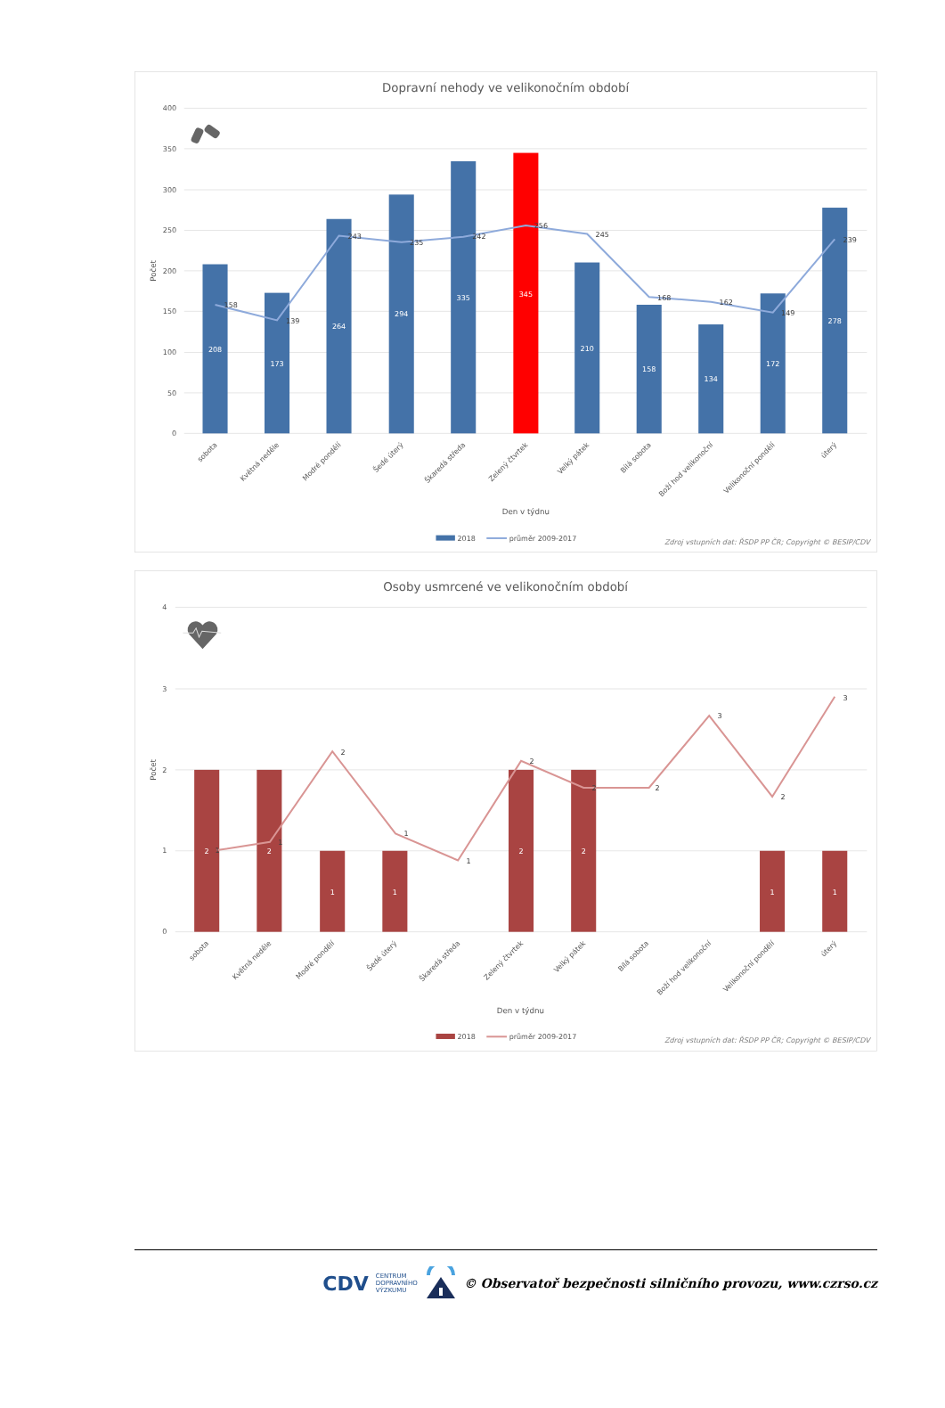Dopravní nehody ve velikonočním období
400
350
300
250
200
150
100
50
0
Počet
208
173
264
294
335
345
210
158
134
172
278
158
139
243
235
242
256
245
168
162
149
239
sobota
Květná neděle
Modré pondělí
Šedé úterý
Škaredá středa
Zelený čtvrtek
Velký pátek
Bílá sobota
Boží hod velikonoční
Velikonoční pondělí
úterý
Den v týdnu
2018
průměr 2009-2017
Zdroj vstupních dat: ŘSDP PP ČR; Copyright © BESIP/CDV
Osoby usmrcené ve velikonočním období
4
3
2
1
0
Počet
2
2
1
1
2
2
1
1
1
1
2
1
1
2
2
2
3
2
3
sobota
Květná neděle
Modré pondělí
Šedé úterý
Škaredá středa
Zelený čtvrtek
Velký pátek
Bílá sobota
Boží hod velikonoční
Velikonoční pondělí
úterý
Den v týdnu
2018
průměr 2009-2017
Zdroj vstupních dat: ŘSDP PP ČR; Copyright © BESIP/CDV
CDV CENTRUM
DOPRAVNÍHO
VÝZKUMU © Observatoř bezpečnosti silničního provozu, www.czrso.cz